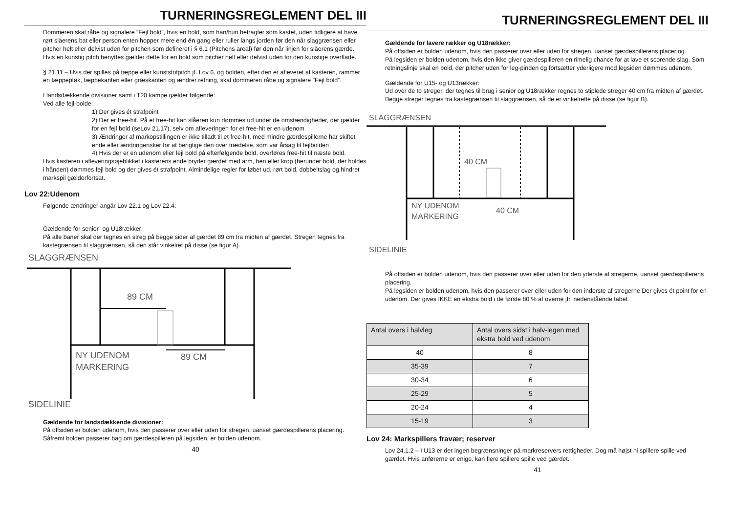TURNERINGSREGLEMENT DEL III
Dommeren skal råbe og signalere ”Fejl bold”, hvis en bold, som han/hun betragter som kastet, uden tidligere at have rørt slåerens bat eller person enten hopper mere end én gang eller ruller langs jorden før den når slaggrænsen eller pitcher helt eller delvist uden for pitchen som defineret i § 6.1 (Pitchens areal) før den når linjen for slåerens gærde. Hvis en kunstig pitch benyttes gælder dette for en bold som pitcher helt eller delvist uden for den kunstige overflade.
§ 21.11 – Hvis der spilles på tæppe eller kunststofpitch jf. Lov 6, og bolden, efter den er afleveret af kasteren, rammer en tæppepløk, tæppekanten eller græskanten og ændrer retning, skal dommeren råbe og signalere ”Fejl bold”.
I landsdækkende divisioner samt i T20 kampe gælder følgende:
Ved alle fejl-bolde:
1) Der gives ét strafpoint
2) Der er free-hit. På et free-hit kan slåeren kun dømmes ud under de omstændigheder, der gælder for en fejl bold (seLov 21.17), selv om afleveringen for et free-hit er en udenom
3) Ændringer af markopstillingen er ikke tilladt til et free-hit, med mindre gærdespillerne har skiftet ende eller ændringensker for at berigtige den over trædelse, som var årsag til fejlbolden
4) Hvis der er en udenom eller fejl bold på efterfølgende bold, overføres free-hit til næste bold.
Hvis kasteren i afleveringsøjeblikket i kasterens ende bryder gærdet med arm, ben eller krop (herunder bold, der holdes i hånden) dømmes fejl bold og der gives ét strafpoint. Almindelige regler for løbet ud, rørt bold, dobbeltslag og hindret markspil gælderfortsat.
Lov 22:Udenom
Følgende ændringer angår Lov 22.1 og Lov 22.4:
Gældende for senior- og U18rækker:
På alle baner skal der tegnes en streg på begge sider af gærdet 89 cm fra midten af gærdet. Stregen tegnes fra kastegrænsen til slaggrænsen, så den står vinkelret på disse (se figur A).
SLAGGRÆNSEN
89 CM
89 CM
NY UDENOM
MARKERING
SIDELINIE
Gældende for landsdækkende divisioner:
På offsiden er bolden udenom, hvis den passerer over eller uden for stregen, uanset gærdespillerens placering. Såfremt bolden passerer bag om gærdespilleren på legsiden, er bolden udenom.
40
TURNERINGSREGLEMENT DEL III
Gældende for lavere rækker og U18rækker:
På offsiden er bolden udenom, hvis den passerer over eller uden for stregen, uanset gærdespillerens placering.
På legsiden er bolden udenom, hvis den ikke giver gærdespilleren en rimelig chance for at lave et scorende slag. Som retningslinje skal en bold, der pitcher uden for leg-pinden og fortsætter yderligere mod legsiden dømmes udenom.
Gældende for U15- og U13rækker:
Ud over de to streger, der tegnes til brug i senior og U18rækker regnes to stiplede streger 40 cm fra midten af gærdet. Begge streger tegnes fra kastegrænsen til slaggrænsen, så de er vinkelrette på disse (se figur B).
SLAGGRÆNSEN
40 CM
40 CM
NY UDENOM
MARKERING
SIDELINIE
På offsiden er bolden udenom, hvis den passerer over eller uden for den yderste af stregerne, uanset gærdespillerens placering.
På legsiden er bolden udenom, hvis den passerer over eller uden for den inderste af stregerne Der gives ét point for en udenom. Der gives IKKE en ekstra bold i de første 80 % af overne jfr. nedenstående tabel.
| Antal overs i halvleg | Antal overs sidst i halv-legen med ekstra bold ved udenom |
| 40 | 8 |
| 35-39 | 7 |
| 30-34 | 6 |
| 25-29 | 5 |
| 20-24 | 4 |
| 15-19 | 3 |
Lov 24: Markspillers fravær; reserver
Lov 24.1.2 – I U13 er der ingen begrænsninger på markreservers rettigheder. Dog må højst ni spillere spille ved gærdet. Hvis anførerne er enige, kan flere spillere spille ved gærdet.
41